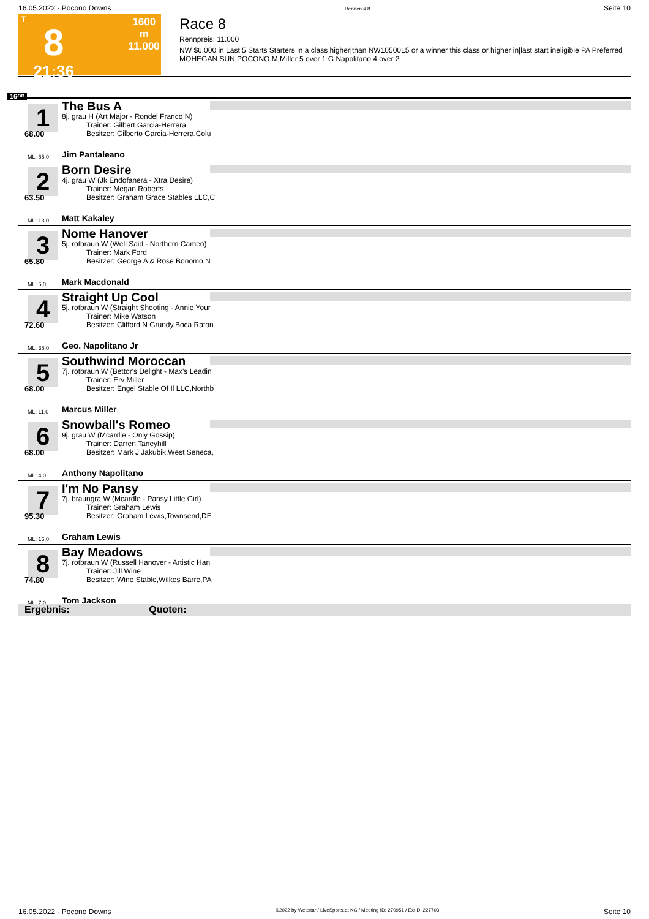16.05.2022 - Pocono Downs Rennen # 8 Seite 10
T
8
21:36
1600 m
11.000
Race 8
Rennpreis: 11.000
NW $6,000 in Last 5 Starts Starters in a class higher|than NW10500L5 or a winner this class or higher in|last start ineligible PA Preferred MOHEGAN SUN POCONO M Miller 5 over 1 G Napolitano 4 over 2
1600
1
68.00
ML: 55,0
The Bus A
8j. grau H (Art Major - Rondel Franco N)
Trainer: Gilbert Garcia-Herrera
Besitzer: Gilberto Garcia-Herrera,Colu
Jim Pantaleano
2
63.50
ML: 13,0
Born Desire
4j. grau W (Jk Endofanera - Xtra Desire)
Trainer: Megan Roberts
Besitzer: Graham Grace Stables LLC,C
Matt Kakaley
3
65.80
ML: 5,0
Nome Hanover
5j. rotbraun W (Well Said - Northern Cameo)
Trainer: Mark Ford
Besitzer: George A & Rose Bonomo,N
Mark Macdonald
4
72.60
ML: 35,0
Straight Up Cool
5j. rotbraun W (Straight Shooting - Annie Your
Trainer: Mike Watson
Besitzer: Clifford N Grundy,Boca Raton
Geo. Napolitano Jr
5
68.00
ML: 11,0
Southwind Moroccan
7j. rotbraun W (Bettor's Delight - Max's Leadin
Trainer: Erv Miller
Besitzer: Engel Stable Of Il LLC,Northb
Marcus Miller
6
68.00
ML: 4,0
Snowball's Romeo
9j. grau W (Mcardle - Only Gossip)
Trainer: Darren Taneyhill
Besitzer: Mark J Jakubik,West Seneca,
Anthony Napolitano
7
95.30
ML: 16,0
I'm No Pansy
7j. braungra W (Mcardle - Pansy Little Girl)
Trainer: Graham Lewis
Besitzer: Graham Lewis,Townsend,DE
Graham Lewis
8
74.80
ML: 7,0
Bay Meadows
7j. rotbraun W (Russell Hanover - Artistic Han
Trainer: Jill Wine
Besitzer: Wine Stable,Wilkes Barre,PA
Tom Jackson
Ergebnis: Quoten:
16.05.2022 - Pocono Downs ©2022 by Wettstar / LiveSports.at KG / Meeting ID: 270951 / ExtID: 227703 Seite 10